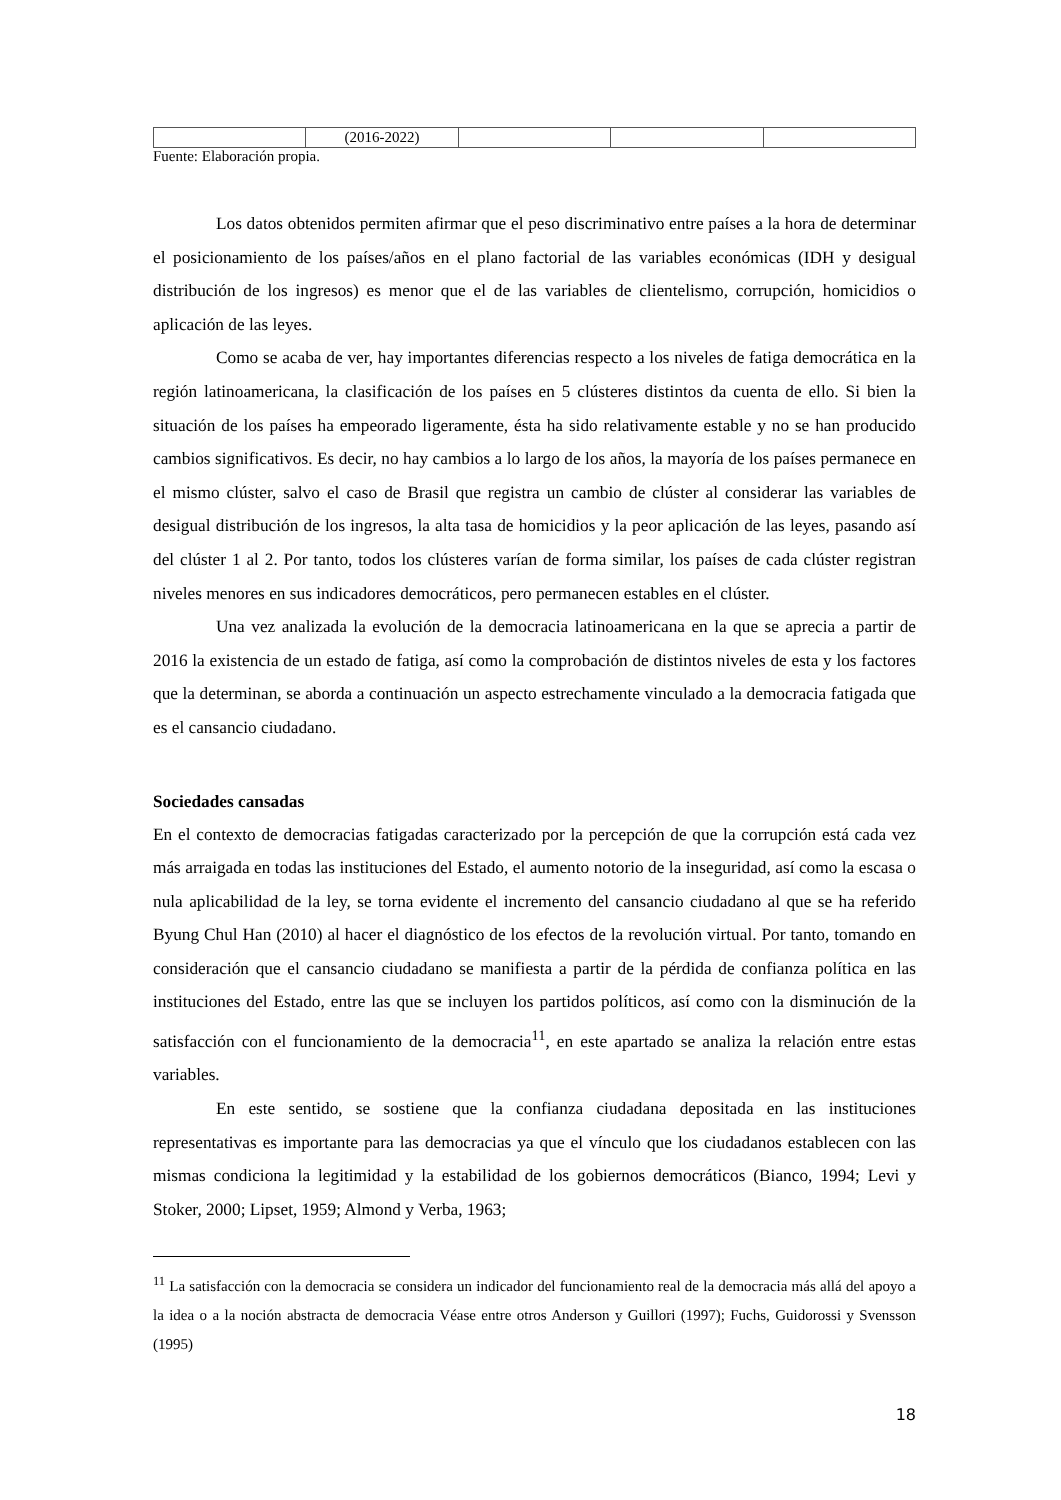| | (2016-2022) | | | |
Fuente: Elaboración propia.
Los datos obtenidos permiten afirmar que el peso discriminativo entre países a la hora de determinar el posicionamiento de los países/años en el plano factorial de las variables económicas (IDH y desigual distribución de los ingresos) es menor que el de las variables de clientelismo, corrupción, homicidios o aplicación de las leyes.
Como se acaba de ver, hay importantes diferencias respecto a los niveles de fatiga democrática en la región latinoamericana, la clasificación de los países en 5 clústeres distintos da cuenta de ello. Si bien la situación de los países ha empeorado ligeramente, ésta ha sido relativamente estable y no se han producido cambios significativos. Es decir, no hay cambios a lo largo de los años, la mayoría de los países permanece en el mismo clúster, salvo el caso de Brasil que registra un cambio de clúster al considerar las variables de desigual distribución de los ingresos, la alta tasa de homicidios y la peor aplicación de las leyes, pasando así del clúster 1 al 2. Por tanto, todos los clústeres varían de forma similar, los países de cada clúster registran niveles menores en sus indicadores democráticos, pero permanecen estables en el clúster.
Una vez analizada la evolución de la democracia latinoamericana en la que se aprecia a partir de 2016 la existencia de un estado de fatiga, así como la comprobación de distintos niveles de esta y los factores que la determinan, se aborda a continuación un aspecto estrechamente vinculado a la democracia fatigada que es el cansancio ciudadano.
Sociedades cansadas
En el contexto de democracias fatigadas caracterizado por la percepción de que la corrupción está cada vez más arraigada en todas las instituciones del Estado, el aumento notorio de la inseguridad, así como la escasa o nula aplicabilidad de la ley, se torna evidente el incremento del cansancio ciudadano al que se ha referido Byung Chul Han (2010) al hacer el diagnóstico de los efectos de la revolución virtual. Por tanto, tomando en consideración que el cansancio ciudadano se manifiesta a partir de la pérdida de confianza política en las instituciones del Estado, entre las que se incluyen los partidos políticos, así como con la disminución de la satisfacción con el funcionamiento de la democracia<sup>11</sup>, en este apartado se analiza la relación entre estas variables.
En este sentido, se sostiene que la confianza ciudadana depositada en las instituciones representativas es importante para las democracias ya que el vínculo que los ciudadanos establecen con las mismas condiciona la legitimidad y la estabilidad de los gobiernos democráticos (Bianco, 1994; Levi y Stoker, 2000; Lipset, 1959; Almond y Verba, 1963;
<sup>11</sup> La satisfacción con la democracia se considera un indicador del funcionamiento real de la democracia más allá del apoyo a la idea o a la noción abstracta de democracia Véase entre otros Anderson y Guillori (1997); Fuchs, Guidorossi y Svensson (1995)
18